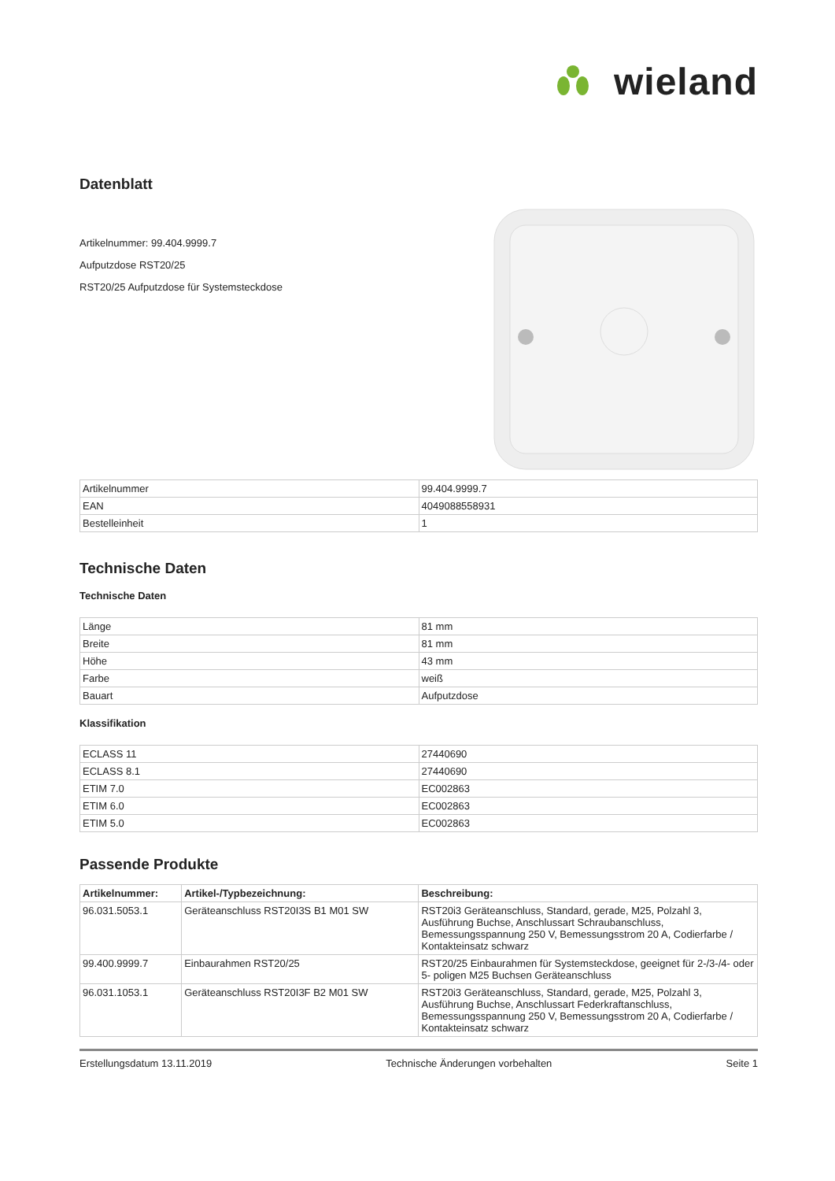wieland
Datenblatt
Artikelnummer: 99.404.9999.7
Aufputzdose RST20/25
RST20/25 Aufputzdose für Systemsteckdose
| Artikelnummer | 99.404.9999.7 |
| EAN | 4049088558931 |
| Bestelleinheit | 1 |
Technische Daten
Technische Daten
| Länge | 81 mm |
| Breite | 81 mm |
| Höhe | 43 mm |
| Farbe | weiß |
| Bauart | Aufputzdose |
Klassifikation
| ECLASS 11 | 27440690 |
| ECLASS 8.1 | 27440690 |
| ETIM 7.0 | EC002863 |
| ETIM 6.0 | EC002863 |
| ETIM 5.0 | EC002863 |
Passende Produkte
| Artikelnummer: | Artikel-/Typbezeichnung: | Beschreibung: |
| --- | --- | --- |
| 96.031.5053.1 | Geräteanschluss RST20I3S B1 M01 SW | RST20i3 Geräteanschluss, Standard, gerade, M25, Polzahl 3, Ausführung Buchse, Anschlussart Schraubanschluss, Bemessungsspannung 250 V, Bemessungsstrom 20 A, Codierfarbe / Kontakteinsatz schwarz |
| 99.400.9999.7 | Einbaurahmen RST20/25 | RST20/25 Einbaurahmen für Systemsteckdose, geeignet für 2-/3-/4- oder 5- poligen M25 Buchsen Geräteanschluss |
| 96.031.1053.1 | Geräteanschluss RST20I3F B2 M01 SW | RST20i3 Geräteanschluss, Standard, gerade, M25, Polzahl 3, Ausführung Buchse, Anschlussart Federkraftanschluss, Bemessungsspannung 250 V, Bemessungsstrom 20 A, Codierfarbe / Kontakteinsatz schwarz |
Erstellungsdatum 13.11.2019 Technische Änderungen vorbehalten Seite 1